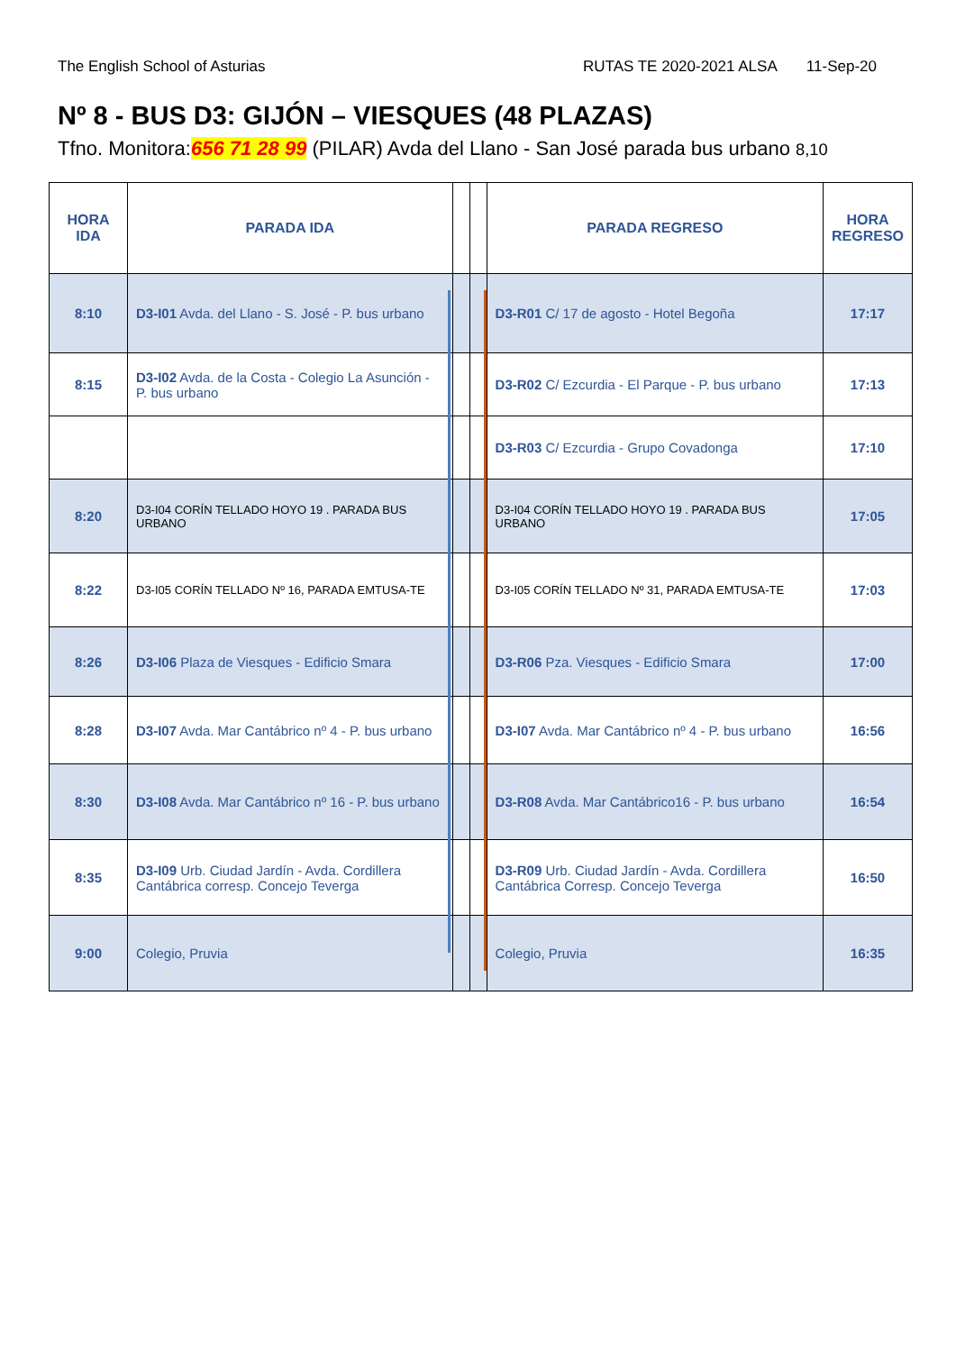The English School of Asturias RUTAS TE 2020-2021 ALSA 11-Sep-20
Nº 8 - BUS D3: GIJÓN – VIESQUES (48 PLAZAS)
Tfno. Monitora:656 71 28 99 (PILAR) Avda del Llano - San José parada bus urbano 8,10
| HORA IDA | PARADA IDA | | | PARADA REGRESO | HORA REGRESO |
| --- | --- | --- | --- | --- | --- |
| 8:10 | D3-I01 Avda. del Llano - S. José - P. bus urbano | | | D3-R01 C/ 17 de agosto - Hotel Begoña | 17:17 |
| 8:15 | D3-I02 Avda. de la Costa - Colegio La Asunción - P. bus urbano | | | D3-R02 C/ Ezcurdia - El Parque - P. bus urbano | 17:13 |
| | | | | D3-R03 C/ Ezcurdia - Grupo Covadonga | 17:10 |
| 8:20 | D3-I04 CORÍN TELLADO HOYO 19 . PARADA BUS URBANO | | | D3-I04 CORÍN TELLADO HOYO 19 . PARADA BUS URBANO | 17:05 |
| 8:22 | D3-I05 CORÍN TELLADO Nº 16, PARADA EMTUSA-TE | | | D3-I05 CORÍN TELLADO Nº 31, PARADA EMTUSA-TE | 17:03 |
| 8:26 | D3-I06 Plaza de Viesques - Edificio Smara | | | D3-R06 Pza. Viesques - Edificio Smara | 17:00 |
| 8:28 | D3-I07 Avda. Mar Cantábrico nº 4 - P. bus urbano | | | D3-I07 Avda. Mar Cantábrico nº 4 - P. bus urbano | 16:56 |
| 8:30 | D3-I08 Avda. Mar Cantábrico nº 16 - P. bus urbano | | | D3-R08 Avda. Mar Cantábrico16 - P. bus urbano | 16:54 |
| 8:35 | D3-I09 Urb. Ciudad Jardín - Avda. Cordillera Cantábrica corresp. Concejo Teverga | | | D3-R09 Urb. Ciudad Jardín - Avda. Cordillera Cantábrica Corresp. Concejo Teverga | 16:50 |
| 9:00 | Colegio, Pruvia | | | Colegio, Pruvia | 16:35 |